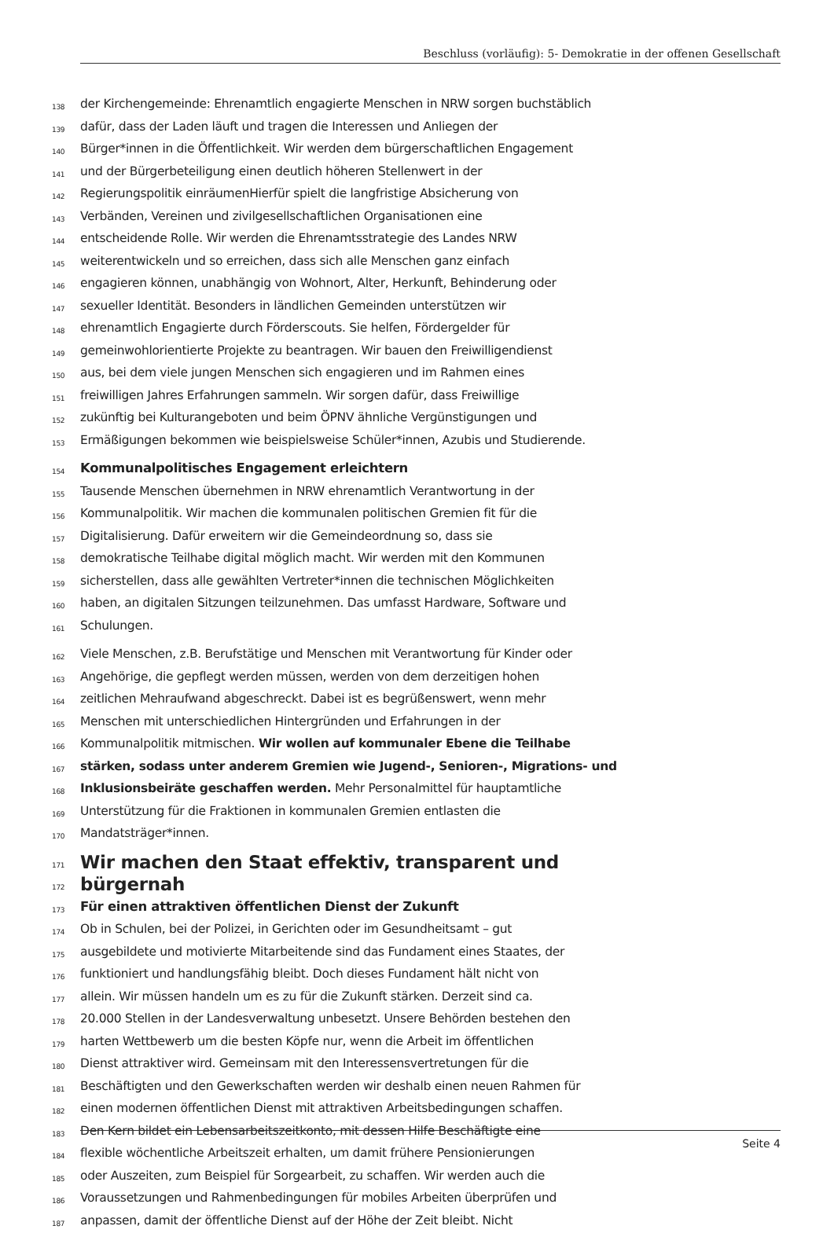Beschluss (vorläufig): 5- Demokratie in der offenen Gesellschaft
138 der Kirchengemeinde: Ehrenamtlich engagierte Menschen in NRW sorgen buchstäblich
139 dafür, dass der Laden läuft und tragen die Interessen und Anliegen der
140 Bürger*innen in die Öffentlichkeit. Wir werden dem bürgerschaftlichen Engagement
141 und der Bürgerbeteiligung einen deutlich höheren Stellenwert in der
142 Regierungspolitik einräumenHierfür spielt die langfristige Absicherung von
143 Verbänden, Vereinen und zivilgesellschaftlichen Organisationen eine
144 entscheidende Rolle. Wir werden die Ehrenamtsstrategie des Landes NRW
145 weiterentwickeln und so erreichen, dass sich alle Menschen ganz einfach
146 engagieren können, unabhängig von Wohnort, Alter, Herkunft, Behinderung oder
147 sexueller Identität. Besonders in ländlichen Gemeinden unterstützen wir
148 ehrenamtlich Engagierte durch Förderscouts. Sie helfen, Fördergelder für
149 gemeinwohlorientierte Projekte zu beantragen. Wir bauen den Freiwilligendienst
150 aus, bei dem viele jungen Menschen sich engagieren und im Rahmen eines
151 freiwilligen Jahres Erfahrungen sammeln. Wir sorgen dafür, dass Freiwillige
152 zukünftig bei Kulturangeboten und beim ÖPNV ähnliche Vergünstigungen und
153 Ermäßigungen bekommen wie beispielsweise Schüler*innen, Azubis und Studierende.
154 Kommunalpolitisches Engagement erleichtern
155 Tausende Menschen übernehmen in NRW ehrenamtlich Verantwortung in der
156 Kommunalpolitik. Wir machen die kommunalen politischen Gremien fit für die
157 Digitalisierung. Dafür erweitern wir die Gemeindeordnung so, dass sie
158 demokratische Teilhabe digital möglich macht. Wir werden mit den Kommunen
159 sicherstellen, dass alle gewählten Vertreter*innen die technischen Möglichkeiten
160 haben, an digitalen Sitzungen teilzunehmen. Das umfasst Hardware, Software und
161 Schulungen.
162 Viele Menschen, z.B. Berufstätige und Menschen mit Verantwortung für Kinder oder
163 Angehörige, die gepflegt werden müssen, werden von dem derzeitigen hohen
164 zeitlichen Mehraufwand abgeschreckt. Dabei ist es begrüßenswert, wenn mehr
165 Menschen mit unterschiedlichen Hintergründen und Erfahrungen in der
166 Kommunalpolitik mitmischen. Wir wollen auf kommunaler Ebene die Teilhabe
167 stärken, sodass unter anderem Gremien wie Jugend-, Senioren-, Migrations- und
168 Inklusionsbeiräte geschaffen werden. Mehr Personalmittel für hauptamtliche
169 Unterstützung für die Fraktionen in kommunalen Gremien entlasten die
170 Mandatsträger*innen.
171 Wir machen den Staat effektiv, transparent und
172 bürgernah
173 Für einen attraktiven öffentlichen Dienst der Zukunft
174 Ob in Schulen, bei der Polizei, in Gerichten oder im Gesundheitsamt – gut
175 ausgebildete und motivierte Mitarbeitende sind das Fundament eines Staates, der
176 funktioniert und handlungsfähig bleibt. Doch dieses Fundament hält nicht von
177 allein. Wir müssen handeln um es zu für die Zukunft stärken. Derzeit sind ca.
178 20.000 Stellen in der Landesverwaltung unbesetzt. Unsere Behörden bestehen den
179 harten Wettbewerb um die besten Köpfe nur, wenn die Arbeit im öffentlichen
180 Dienst attraktiver wird. Gemeinsam mit den Interessensvertretungen für die
181 Beschäftigten und den Gewerkschaften werden wir deshalb einen neuen Rahmen für
182 einen modernen öffentlichen Dienst mit attraktiven Arbeitsbedingungen schaffen.
183 Den Kern bildet ein Lebensarbeitszeitkonto, mit dessen Hilfe Beschäftigte eine
184 flexible wöchentliche Arbeitszeit erhalten, um damit frühere Pensionierungen
185 oder Auszeiten, zum Beispiel für Sorgearbeit, zu schaffen. Wir werden auch die
186 Voraussetzungen und Rahmenbedingungen für mobiles Arbeiten überprüfen und
187 anpassen, damit der öffentliche Dienst auf der Höhe der Zeit bleibt. Nicht
Seite 4